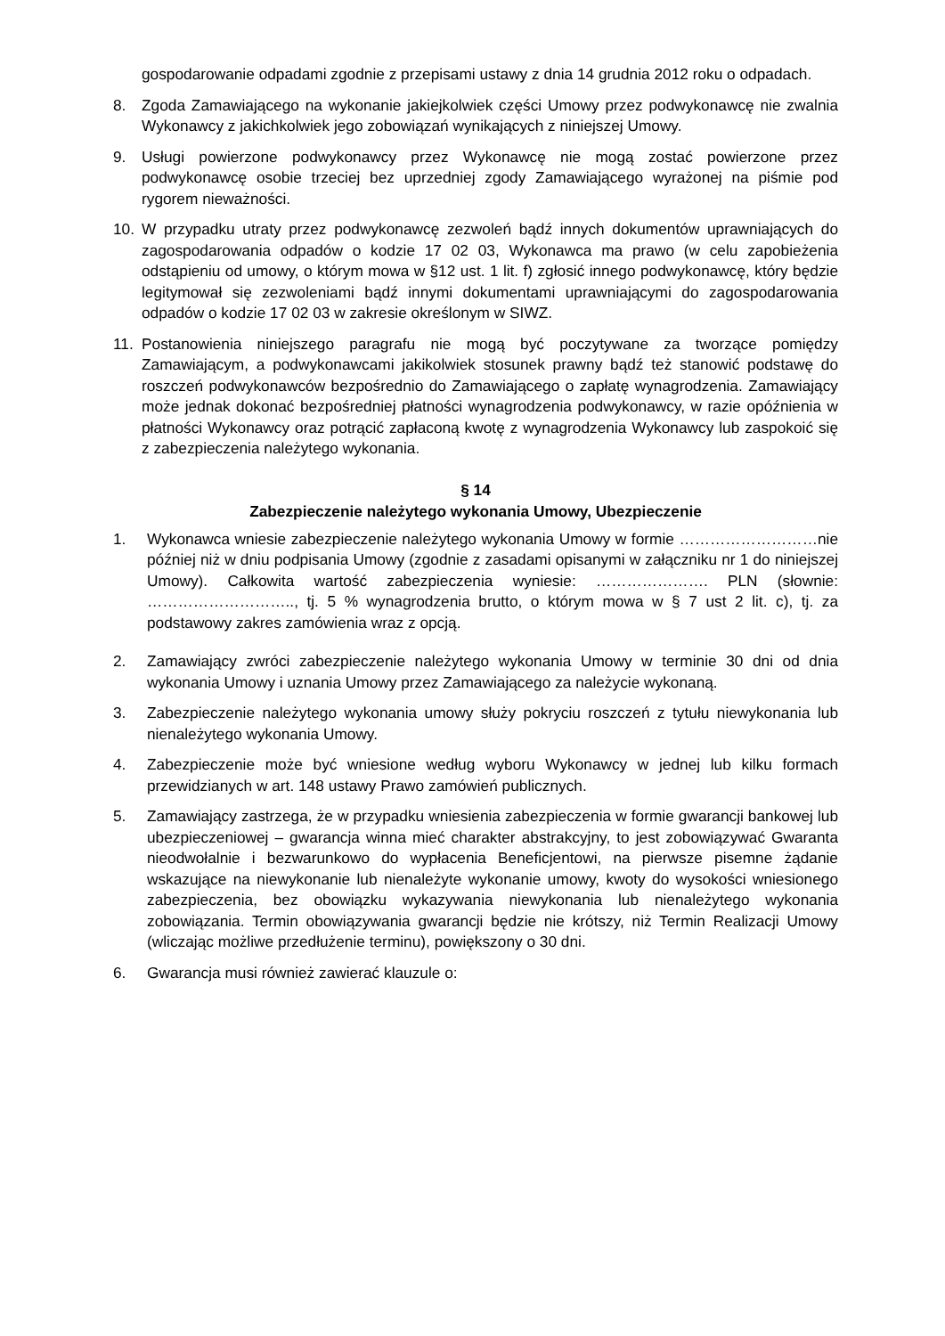gospodarowanie odpadami zgodnie z przepisami ustawy z dnia 14 grudnia 2012 roku o odpadach.
8. Zgoda Zamawiającego na wykonanie jakiejkolwiek części Umowy przez podwykonawcę nie zwalnia Wykonawcy z jakichkolwiek jego zobowiązań wynikających z niniejszej Umowy.
9. Usługi powierzone podwykonawcy przez Wykonawcę nie mogą zostać powierzone przez podwykonawcę osobie trzeciej bez uprzedniej zgody Zamawiającego wyrażonej na piśmie pod rygorem nieważności.
10. W przypadku utraty przez podwykonawcę zezwoleń bądź innych dokumentów uprawniających do zagospodarowania odpadów o kodzie 17 02 03, Wykonawca ma prawo (w celu zapobieżenia odstąpieniu od umowy, o którym mowa w §12 ust. 1 lit. f) zgłosić innego podwykonawcę, który będzie legitymował się zezwoleniami bądź innymi dokumentami uprawniającymi do zagospodarowania odpadów o kodzie 17 02 03 w zakresie określonym w SIWZ.
11. Postanowienia niniejszego paragrafu nie mogą być poczytywane za tworzące pomiędzy Zamawiającym, a podwykonawcami jakikolwiek stosunek prawny bądź też stanowić podstawę do roszczeń podwykonawców bezpośrednio do Zamawiającego o zapłatę wynagrodzenia. Zamawiający może jednak dokonać bezpośredniej płatności wynagrodzenia podwykonawcy, w razie opóźnienia w płatności Wykonawcy oraz potrącić zapłaconą kwotę z wynagrodzenia Wykonawcy lub zaspokoić się z zabezpieczenia należytego wykonania.
§ 14
Zabezpieczenie należytego wykonania Umowy, Ubezpieczenie
1. Wykonawca wniesie zabezpieczenie należytego wykonania Umowy w formie ………………………nie później niż w dniu podpisania Umowy (zgodnie z zasadami opisanymi w załączniku nr 1 do niniejszej Umowy). Całkowita wartość zabezpieczenia wyniesie: …………………. PLN (słownie: ……………………….., tj. 5 % wynagrodzenia brutto, o którym mowa w § 7 ust 2 lit. c), tj. za podstawowy zakres zamówienia wraz z opcją.
2. Zamawiający zwróci zabezpieczenie należytego wykonania Umowy w terminie 30 dni od dnia wykonania Umowy i uznania Umowy przez Zamawiającego za należycie wykonaną.
3. Zabezpieczenie należytego wykonania umowy służy pokryciu roszczeń z tytułu niewykonania lub nienależytego wykonania Umowy.
4. Zabezpieczenie może być wniesione według wyboru Wykonawcy w jednej lub kilku formach przewidzianych w art. 148 ustawy Prawo zamówień publicznych.
5. Zamawiający zastrzega, że w przypadku wniesienia zabezpieczenia w formie gwarancji bankowej lub ubezpieczeniowej – gwarancja winna mieć charakter abstrakcyjny, to jest zobowiązywać Gwaranta nieodwołalnie i bezwarunkowo do wypłacenia Beneficjentowi, na pierwsze pisemne żądanie wskazujące na niewykonanie lub nienależyte wykonanie umowy, kwoty do wysokości wniesionego zabezpieczenia, bez obowiązku wykazywania niewykonania lub nienależytego wykonania zobowiązania. Termin obowiązywania gwarancji będzie nie krótszy, niż Termin Realizacji Umowy (wliczając możliwe przedłużenie terminu), powiększony o 30 dni.
6. Gwarancja musi również zawierać klauzule o: